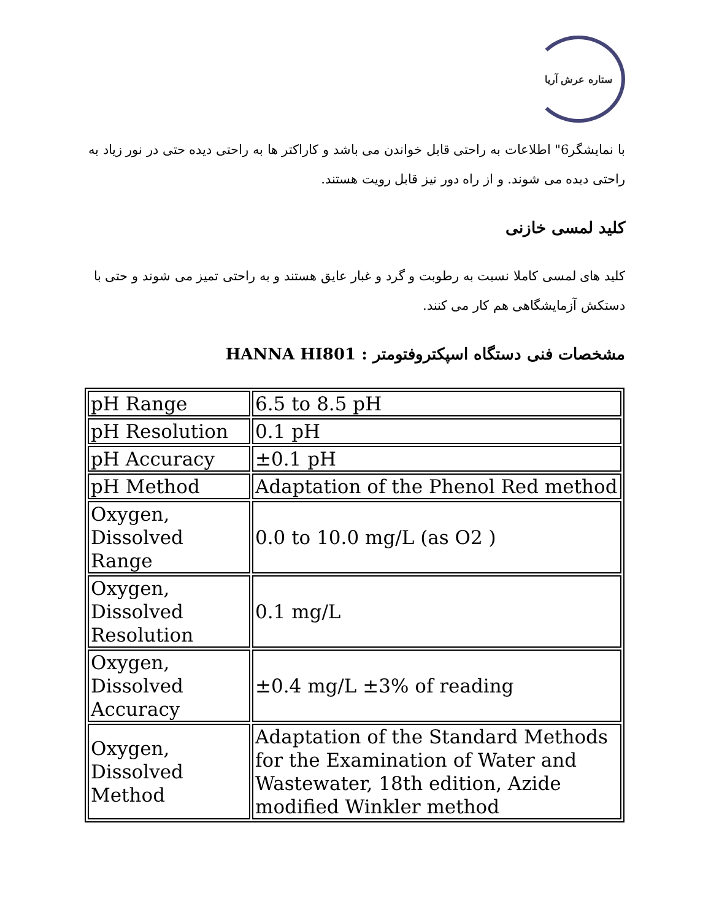ستاره عرش آریا
با نمایشگر6" اطلاعات به راحتی قابل خواندن می باشد و کاراکتر ها به راحتی دیده حتی در نور زیاد به راحتی دیده می شوند. و از راه دور نیز قابل رویت هستند.
کلید لمسی خازنی
کلید های لمسی کاملا نسبت به رطوبت و گرد و غبار عایق هستند و به راحتی تمیز می شوند و حتی با دستکش آزمایشگاهی هم کار می کنند.
مشخصات فنی دستگاه اسپکتروفتومتر : HANNA HI801
| pH Range | 6.5 to 8.5 pH |
| pH Resolution | 0.1 pH |
| pH Accuracy | ±0.1 pH |
| pH Method | Adaptation of the Phenol Red method |
| Oxygen, Dissolved Range | 0.0 to 10.0 mg/L (as O2 ) |
| Oxygen, Dissolved Resolution | 0.1 mg/L |
| Oxygen, Dissolved Accuracy | ±0.4 mg/L ±3% of reading |
| Oxygen, Dissolved Method | Adaptation of the Standard Methods for the Examination of Water and Wastewater, 18th edition, Azide modified Winkler method |